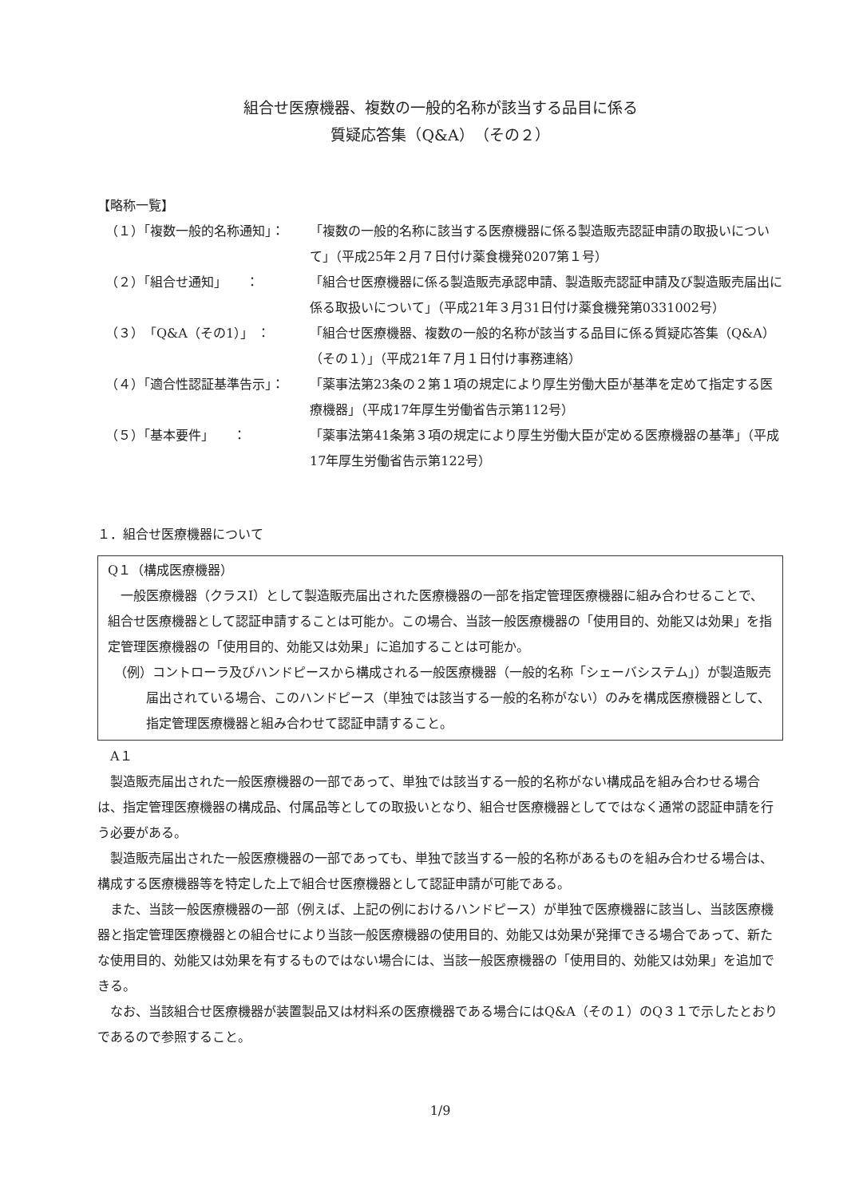組合せ医療機器、複数の一般的名称が該当する品目に係る
質疑応答集（Q&A）（その２）
【略称一覧】
（１）「複数一般的名称通知」：
「複数の一般的名称に該当する医療機器に係る製造販売認証申請の取扱いについて」（平成25年２月７日付け薬食機発0207第１号）
（２）「組合せ通知」　　：
「組合せ医療機器に係る製造販売承認申請、製造販売認証申請及び製造販売届出に係る取扱いについて」（平成21年３月31日付け薬食機発第0331002号）
（３）「Q&A（その1）」 ：
「組合せ医療機器、複数の一般的名称が該当する品目に係る質疑応答集（Q&A）（その１）」（平成21年７月１日付け事務連絡）
（４）「適合性認証基準告示」：
「薬事法第23条の２第１項の規定により厚生労働大臣が基準を定めて指定する医療機器」（平成17年厚生労働省告示第112号）
（５）「基本要件」　　：
「薬事法第41条第３項の規定により厚生労働大臣が定める医療機器の基準」（平成17年厚生労働省告示第122号）
１．組合せ医療機器について
Q１（構成医療機器）
一般医療機器（クラスⅠ）として製造販売届出された医療機器の一部を指定管理医療機器に組み合わせることで、組合せ医療機器として認証申請することは可能か。この場合、当該一般医療機器の「使用目的、効能又は効果」を指定管理医療機器の「使用目的、効能又は効果」に追加することは可能か。
（例）コントローラ及びハンドピースから構成される一般医療機器（一般的名称「シェーバシステム」）が製造販売届出されている場合、このハンドピース（単独では該当する一般的名称がない）のみを構成医療機器として、指定管理医療機器と組み合わせて認証申請すること。
　A１
製造販売届出された一般医療機器の一部であって、単独では該当する一般的名称がない構成品を組み合わせる場合は、指定管理医療機器の構成品、付属品等としての取扱いとなり、組合せ医療機器としてではなく通常の認証申請を行う必要がある。
製造販売届出された一般医療機器の一部であっても、単独で該当する一般的名称があるものを組み合わせる場合は、構成する医療機器等を特定した上で組合せ医療機器として認証申請が可能である。
また、当該一般医療機器の一部（例えば、上記の例におけるハンドピース）が単独で医療機器に該当し、当該医療機器と指定管理医療機器との組合せにより当該一般医療機器の使用目的、効能又は効果が発揮できる場合であって、新たな使用目的、効能又は効果を有するものではない場合には、当該一般医療機器の「使用目的、効能又は効果」を追加できる。
なお、当該組合せ医療機器が装置製品又は材料系の医療機器である場合にはQ&A（その１）のQ３１で示したとおりであるので参照すること。
1/9